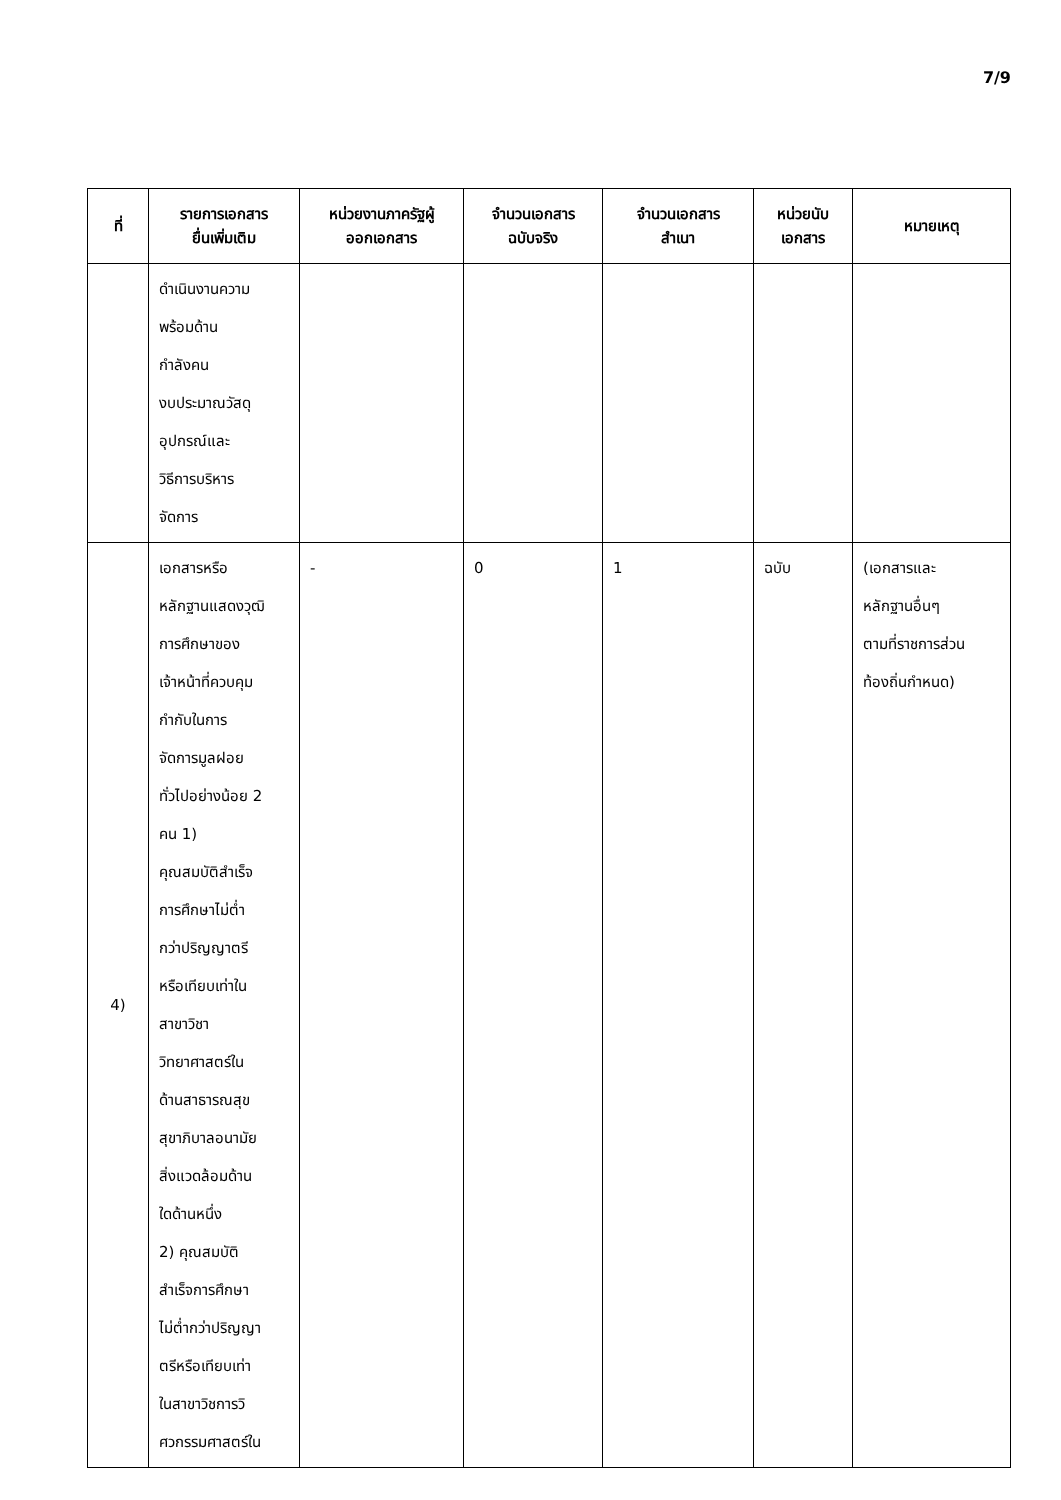7/9
| ที่ | รายการเอกสาร ยื่นเพิ่มเติม | หน่วยงานภาครัฐผู้ ออกเอกสาร | จำนวนเอกสาร ฉบับจริง | จำนวนเอกสาร สำเนา | หน่วยนับ เอกสาร | หมายเหตุ |
| --- | --- | --- | --- | --- | --- | --- |
| | ดำเนินงานความ พร้อมด้าน กำลังคน งบประมาณวัสดุ อุปกรณ์และ วิธีการบริหาร จัดการ | | | | | |
| 4) | เอกสารหรือ หลักฐานแสดงวุฒิ การศึกษาของ เจ้าหน้าที่ควบคุม กำกับในการ จัดการมูลฝอย ทั่วไปอย่างน้อย 2 คน 1) คุณสมบัติสำเร็จ การศึกษาไม่ต่ำ กว่าปริญญาตรี หรือเทียบเท่าใน สาขาวิชา วิทยาศาสตร์ใน ด้านสาธารณสุข สุขาภิบาลอนามัย สิ่งแวดล้อมด้าน ใดด้านหนึ่ง 2) คุณสมบัติ สำเร็จการศึกษา ไม่ต่ำกว่าปริญญา ตรีหรือเทียบเท่า ในสาขาวิชการวิ ศวกรรมศาสตร์ใน | - | 0 | 1 | ฉบับ | (เอกสารและ หลักฐานอื่นๆ ตามที่ราชการส่วน ท้องถิ่นกำหนด) |